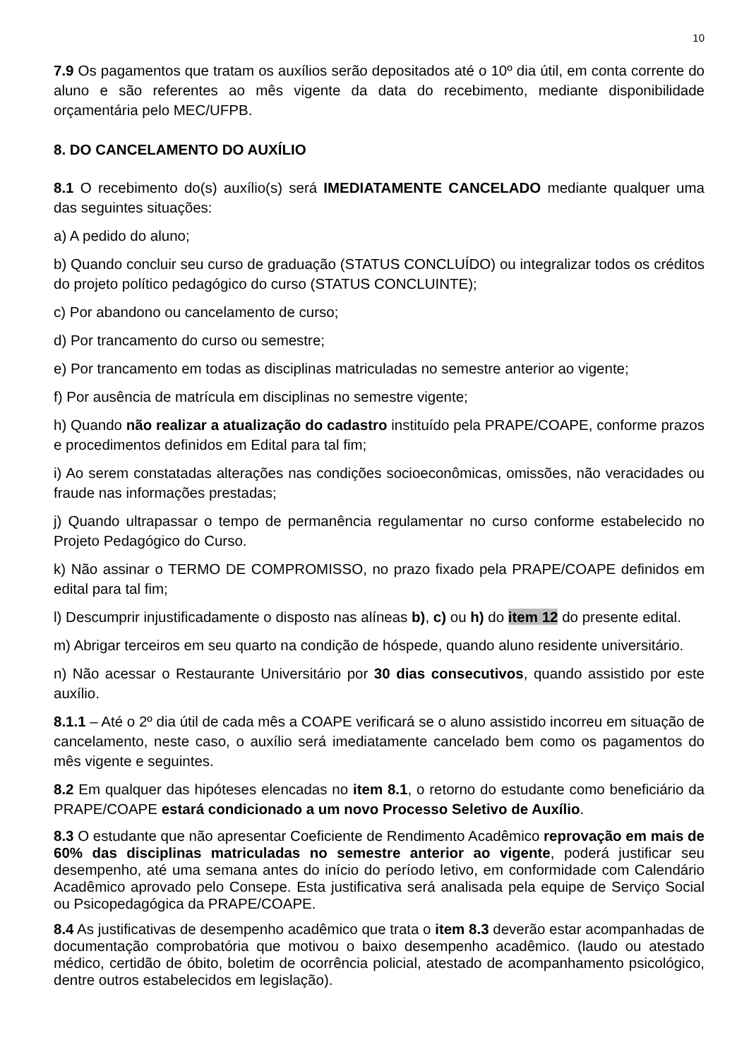10
7.9 Os pagamentos que tratam os auxílios serão depositados até o 10º dia útil, em conta corrente do aluno e são referentes ao mês vigente da data do recebimento, mediante disponibilidade orçamentária pelo MEC/UFPB.
8. DO CANCELAMENTO DO AUXÍLIO
8.1 O recebimento do(s) auxílio(s) será IMEDIATAMENTE CANCELADO mediante qualquer uma das seguintes situações:
a) A pedido do aluno;
b) Quando concluir seu curso de graduação (STATUS CONCLUÍDO) ou integralizar todos os créditos do projeto político pedagógico do curso (STATUS CONCLUINTE);
c) Por abandono ou cancelamento de curso;
d) Por trancamento do curso ou semestre;
e) Por trancamento em todas as disciplinas matriculadas no semestre anterior ao vigente;
f) Por ausência de matrícula em disciplinas no semestre vigente;
h) Quando não realizar a atualização do cadastro instituído pela PRAPE/COAPE, conforme prazos e procedimentos definidos em Edital para tal fim;
i) Ao serem constatadas alterações nas condições socioeconômicas, omissões, não veracidades ou fraude nas informações prestadas;
j) Quando ultrapassar o tempo de permanência regulamentar no curso conforme estabelecido no Projeto Pedagógico do Curso.
k) Não assinar o TERMO DE COMPROMISSO, no prazo fixado pela PRAPE/COAPE definidos em edital para tal fim;
l) Descumprir injustificadamente o disposto nas alíneas b), c) ou h) do item 12 do presente edital.
m) Abrigar terceiros em seu quarto na condição de hóspede, quando aluno residente universitário.
n) Não acessar o Restaurante Universitário por 30 dias consecutivos, quando assistido por este auxílio.
8.1.1 – Até o 2º dia útil de cada mês a COAPE verificará se o aluno assistido incorreu em situação de cancelamento, neste caso, o auxílio será imediatamente cancelado bem como os pagamentos do mês vigente e seguintes.
8.2 Em qualquer das hipóteses elencadas no item 8.1, o retorno do estudante como beneficiário da PRAPE/COAPE estará condicionado a um novo Processo Seletivo de Auxílio.
8.3 O estudante que não apresentar Coeficiente de Rendimento Acadêmico reprovação em mais de 60% das disciplinas matriculadas no semestre anterior ao vigente, poderá justificar seu desempenho, até uma semana antes do início do período letivo, em conformidade com Calendário Acadêmico aprovado pelo Consepe. Esta justificativa será analisada pela equipe de Serviço Social ou Psicopedagógica da PRAPE/COAPE.
8.4 As justificativas de desempenho acadêmico que trata o item 8.3 deverão estar acompanhadas de documentação comprobatória que motivou o baixo desempenho acadêmico. (laudo ou atestado médico, certidão de óbito, boletim de ocorrência policial, atestado de acompanhamento psicológico, dentre outros estabelecidos em legislação).